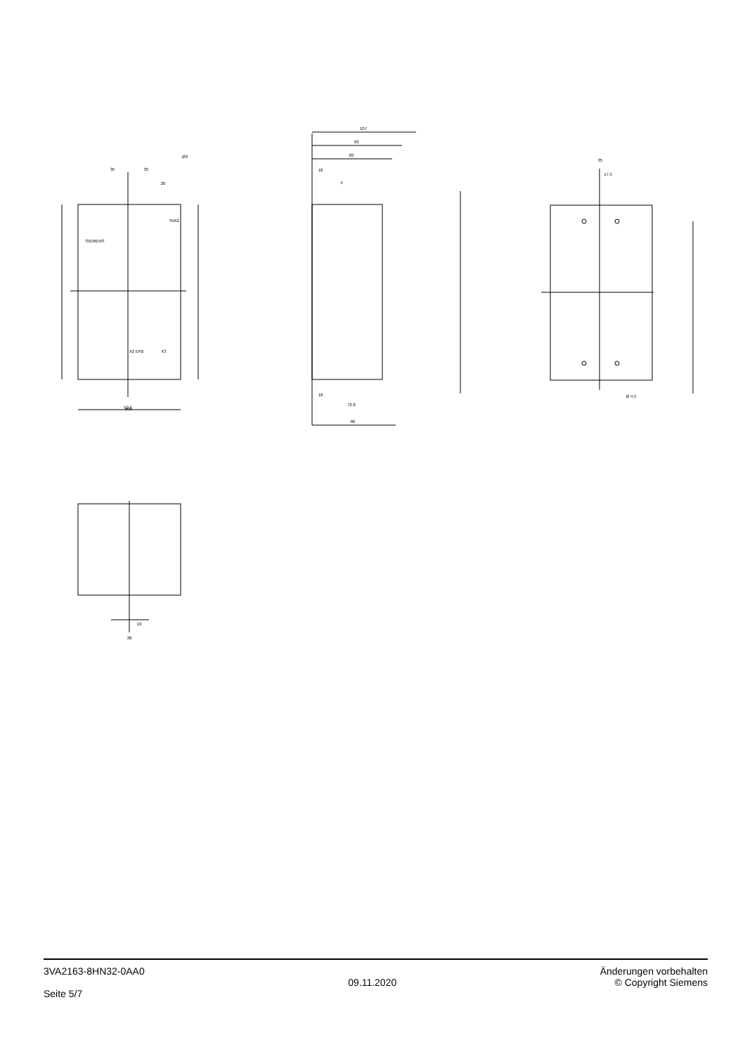35
35
20
Ø9
52.5
105
107
93
83
18
4
18
72.8
86
35
17.5
Ø 4.5
19
38
3VA2
SIEMENS
X2 EFB
X3
3VA2163-8HN32-0AA0
Seite 5/7
09.11.2020
Änderungen vorbehalten
© Copyright Siemens